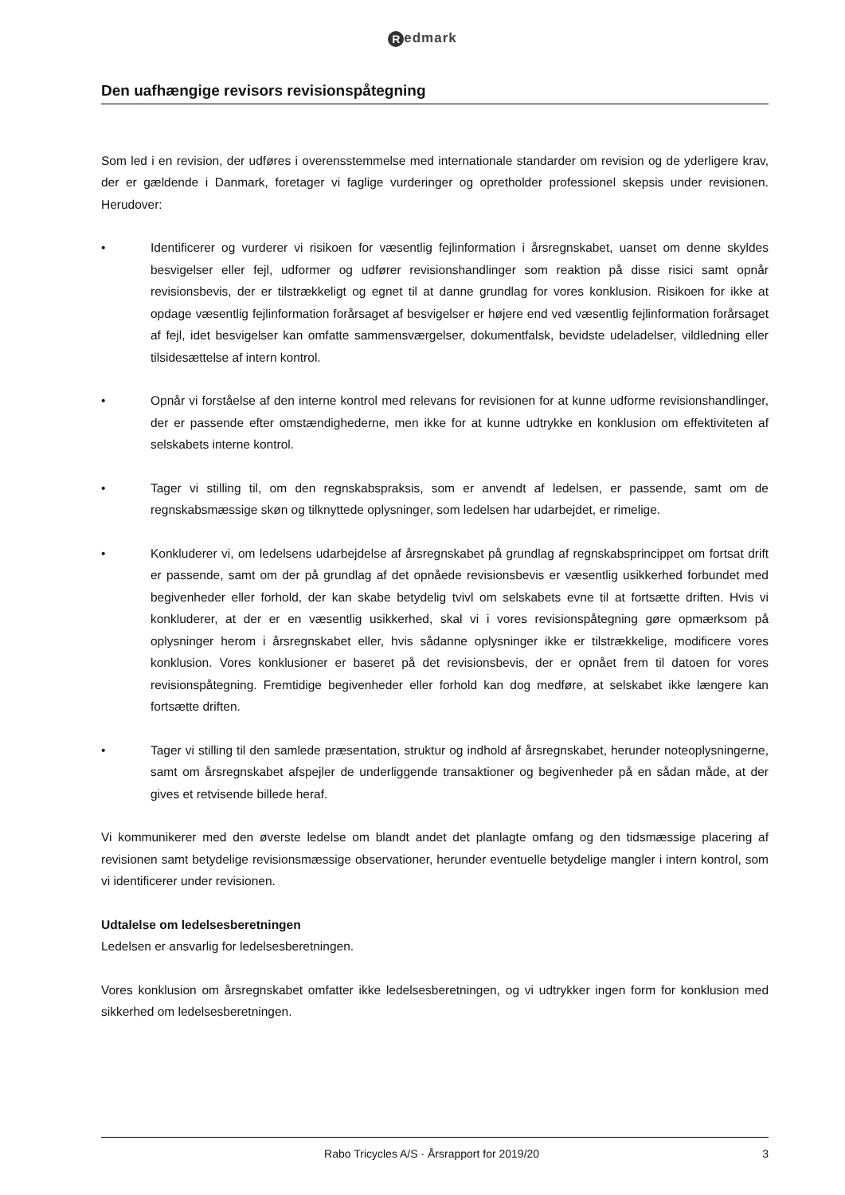Redmark
Den uafhængige revisors revisionspåtegning
Som led i en revision, der udføres i overensstemmelse med internationale standarder om revision og de yderligere krav, der er gældende i Danmark, foretager vi faglige vurderinger og opretholder professionel skepsis under revisionen. Herudover:
• Identificerer og vurderer vi risikoen for væsentlig fejlinformation i årsregnskabet, uanset om denne skyldes besvigelser eller fejl, udformer og udfører revisionshandlinger som reaktion på disse risici samt opnår revisionsbevis, der er tilstrækkeligt og egnet til at danne grundlag for vores konklusion. Risikoen for ikke at opdage væsentlig fejlinformation forårsaget af besvigelser er højere end ved væsentlig fejlinformation forårsaget af fejl, idet besvigelser kan omfatte sammensværgelser, dokumentfalsk, bevidste udeladelser, vildledning eller tilsidesættelse af intern kontrol.
• Opnår vi forståelse af den interne kontrol med relevans for revisionen for at kunne udforme revisionshandlinger, der er passende efter omstændighederne, men ikke for at kunne udtrykke en konklusion om effektiviteten af selskabets interne kontrol.
• Tager vi stilling til, om den regnskabspraksis, som er anvendt af ledelsen, er passende, samt om de regnskabsmæssige skøn og tilknyttede oplysninger, som ledelsen har udarbejdet, er rimelige.
• Konkluderer vi, om ledelsens udarbejdelse af årsregnskabet på grundlag af regnskabsprincippet om fortsat drift er passende, samt om der på grundlag af det opnåede revisionsbevis er væsentlig usikkerhed forbundet med begivenheder eller forhold, der kan skabe betydelig tvivl om selskabets evne til at fortsætte driften. Hvis vi konkluderer, at der er en væsentlig usikkerhed, skal vi i vores revisionspåtegning gøre opmærksom på oplysninger herom i årsregnskabet eller, hvis sådanne oplysninger ikke er tilstrækkelige, modificere vores konklusion. Vores konklusioner er baseret på det revisionsbevis, der er opnået frem til datoen for vores revisionspåtegning. Fremtidige begivenheder eller forhold kan dog medføre, at selskabet ikke længere kan fortsætte driften.
• Tager vi stilling til den samlede præsentation, struktur og indhold af årsregnskabet, herunder noteoplysningerne, samt om årsregnskabet afspejler de underliggende transaktioner og begivenheder på en sådan måde, at der gives et retvisende billede heraf.
Vi kommunikerer med den øverste ledelse om blandt andet det planlagte omfang og den tidsmæssige placering af revisionen samt betydelige revisionsmæssige observationer, herunder eventuelle betydelige mangler i intern kontrol, som vi identificerer under revisionen.
Udtalelse om ledelsesberetningen
Ledelsen er ansvarlig for ledelsesberetningen.
Vores konklusion om årsregnskabet omfatter ikke ledelsesberetningen, og vi udtrykker ingen form for konklusion med sikkerhed om ledelsesberetningen.
Rabo Tricycles A/S · Årsrapport for 2019/20
3